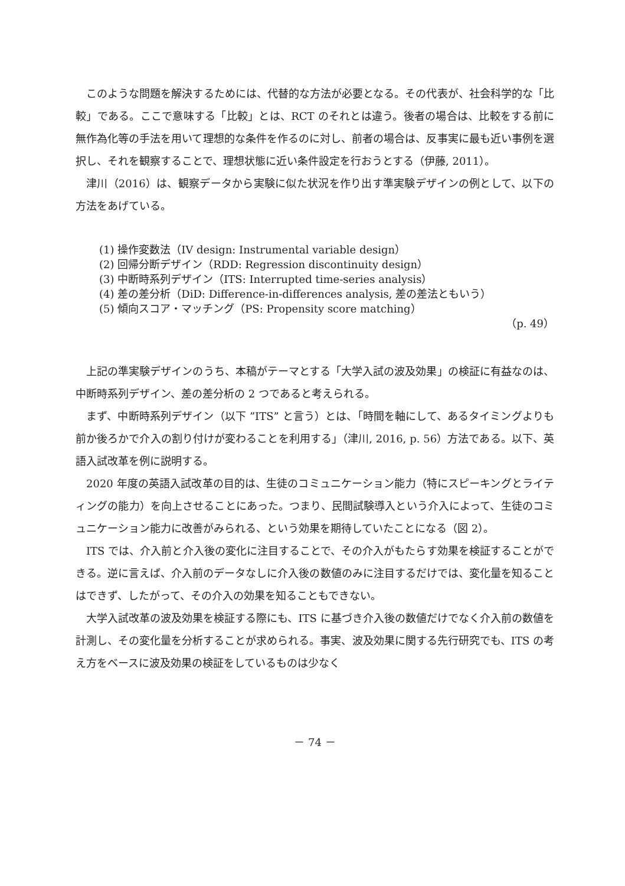このような問題を解決するためには、代替的な方法が必要となる。その代表が、社会科学的な「比較」である。ここで意味する「比較」とは、RCT のそれとは違う。後者の場合は、比較をする前に無作為化等の手法を用いて理想的な条件を作るのに対し、前者の場合は、反事実に最も近い事例を選択し、それを観察することで、理想状態に近い条件設定を行おうとする（伊藤, 2011）。
津川（2016）は、観察データから実験に似た状況を作り出す準実験デザインの例として、以下の方法をあげている。
(1) 操作変数法（IV design: Instrumental variable design）
(2) 回帰分断デザイン（RDD: Regression discontinuity design）
(3) 中断時系列デザイン（ITS: Interrupted time-series analysis）
(4) 差の差分析（DiD: Difference-in-differences analysis, 差の差法ともいう）
(5) 傾向スコア・マッチング（PS: Propensity score matching）
（p. 49）
上記の準実験デザインのうち、本稿がテーマとする「大学入試の波及効果」の検証に有益なのは、中断時系列デザイン、差の差分析の 2 つであると考えられる。
まず、中断時系列デザイン（以下 ”ITS” と言う）とは、「時間を軸にして、あるタイミングよりも前か後ろかで介入の割り付けが変わることを利用する」（津川, 2016, p. 56）方法である。以下、英語入試改革を例に説明する。
2020 年度の英語入試改革の目的は、生徒のコミュニケーション能力（特にスピーキングとライティングの能力）を向上させることにあった。つまり、民間試験導入という介入によって、生徒のコミュニケーション能力に改善がみられる、という効果を期待していたことになる（図 2）。
ITS では、介入前と介入後の変化に注目することで、その介入がもたらす効果を検証することができる。逆に言えば、介入前のデータなしに介入後の数値のみに注目するだけでは、変化量を知ることはできず、したがって、その介入の効果を知ることもできない。
大学入試改革の波及効果を検証する際にも、ITS に基づき介入後の数値だけでなく介入前の数値を計測し、その変化量を分析することが求められる。事実、波及効果に関する先行研究でも、ITS の考え方をベースに波及効果の検証をしているものは少なく
－ 74 －